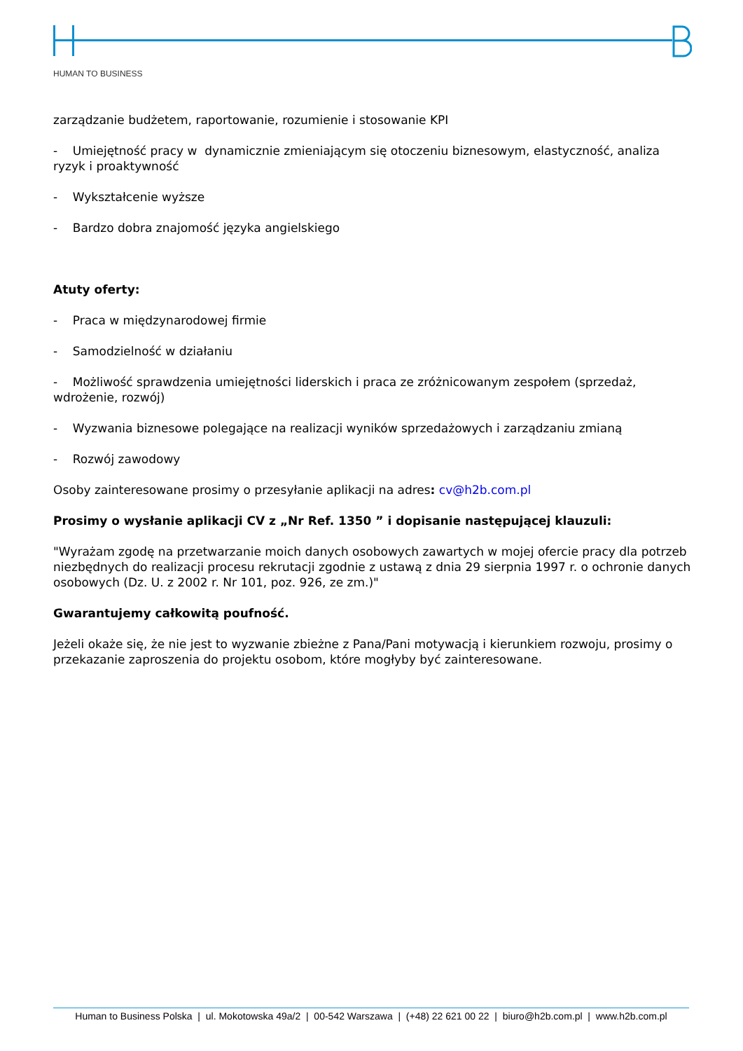HUMAN TO BUSINESS
zarządzanie budżetem, raportowanie, rozumienie i stosowanie KPI
- Umiejętność pracy w dynamicznie zmieniającym się otoczeniu biznesowym, elastyczność, analiza ryzyk i proaktywność
- Wykształcenie wyższe
- Bardzo dobra znajomość języka angielskiego
Atuty oferty:
- Praca w międzynarodowej firmie
- Samodzielność w działaniu
- Możliwość sprawdzenia umiejętności liderskich i praca ze zróżnicowanym zespołem (sprzedaż, wdrożenie, rozwój)
- Wyzwania biznesowe polegające na realizacji wyników sprzedażowych i zarządzaniu zmianą
- Rozwój zawodowy
Osoby zainteresowane prosimy o przesyłanie aplikacji na adres: cv@h2b.com.pl
Prosimy o wysłanie aplikacji CV z „Nr Ref. 1350 ” i dopisanie następującej klauzuli:
"Wyrażam zgodę na przetwarzanie moich danych osobowych zawartych w mojej ofercie pracy dla potrzeb niezbędnych do realizacji procesu rekrutacji zgodnie z ustawą z dnia 29 sierpnia 1997 r. o ochronie danych osobowych (Dz. U. z 2002 r. Nr 101, poz. 926, ze zm.)"
Gwarantujemy całkowitą poufność.
Jeżeli okaże się, że nie jest to wyzwanie zbieżne z Pana/Pani motywacją i kierunkiem rozwoju, prosimy o przekazanie zaproszenia do projektu osobom, które mogłyby być zainteresowane.
Human to Business Polska | ul. Mokotowska 49a/2 | 00-542 Warszawa | (+48) 22 621 00 22 | biuro@h2b.com.pl | www.h2b.com.pl